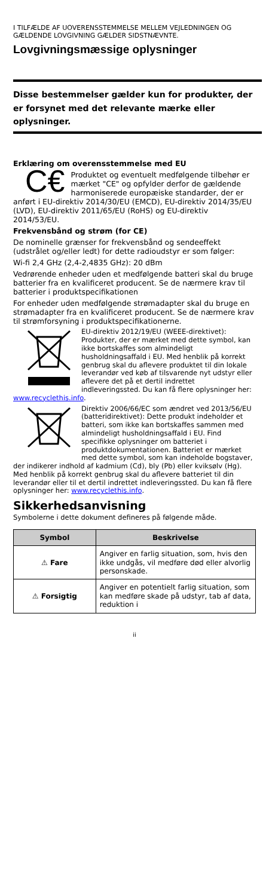I TILFÆLDE AF UOVERENSSTEMMELSE MELLEM VEJLEDNINGEN OG GÆLDENDE LOVGIVNING GÆLDER SIDSTNÆVNTE.
Lovgivningsmæssige oplysninger
Disse bestemmelser gælder kun for produkter, der er forsynet med det relevante mærke eller oplysninger.
Erklæring om overensstemmelse med EU
C€ Produktet og eventuelt medfølgende tilbehør er mærket "CE" og opfylder derfor de gældende harmoniserede europæiske standarder, der er anført i EU-direktiv 2014/30/EU (EMCD), EU-direktiv 2014/35/EU (LVD), EU-direktiv 2011/65/EU (RoHS) og EU-direktiv 2014/53/EU.
Frekvensbånd og strøm (for CE)
De nominelle grænser for frekvensbånd og sendeeffekt (udstrålet og/eller ledt) for dette radioudstyr er som følger:
Wi-fi 2,4 GHz (2,4-2,4835 GHz): 20 dBm
Vedrørende enheder uden et medfølgende batteri skal du bruge batterier fra en kvalificeret producent. Se de nærmere krav til batterier i produktspecifikationen
For enheder uden medfølgende strømadapter skal du bruge en strømadapter fra en kvalificeret producent. Se de nærmere krav til strømforsyning i produktspecifikationerne.
EU-direktiv 2012/19/EU (WEEE-direktivet): Produkter, der er mærket med dette symbol, kan ikke bortskaffes som almindeligt husholdningsaffald i EU. Med henblik på korrekt genbrug skal du aflevere produktet til din lokale leverandør ved køb af tilsvarende nyt udstyr eller aflevere det på et dertil indrettet indleveringssted. Du kan få flere oplysninger her: www.recyclethis.info.
Direktiv 2006/66/EC som ændret ved 2013/56/EU (batteridirektivet): Dette produkt indeholder et batteri, som ikke kan bortskaffes sammen med almindeligt husholdningsaffald i EU. Find specifikke oplysninger om batteriet i produktdokumentationen. Batteriet er mærket med dette symbol, som kan indeholde bogstaver, der indikerer indhold af kadmium (Cd), bly (Pb) eller kviksølv (Hg). Med henblik på korrekt genbrug skal du aflevere batteriet til din leverandør eller til et dertil indrettet indleveringssted. Du kan få flere oplysninger her: www.recyclethis.info.
Sikkerhedsanvisning
Symbolerne i dette dokument defineres på følgende måde.
| Symbol | Beskrivelse |
| --- | --- |
| ⚠ Fare | Angiver en farlig situation, som, hvis den ikke undgås, vil medføre død eller alvorlig personskade. |
| ⚠ Forsigtig | Angiver en potentielt farlig situation, som kan medføre skade på udstyr, tab af data, reduktion i |
ii